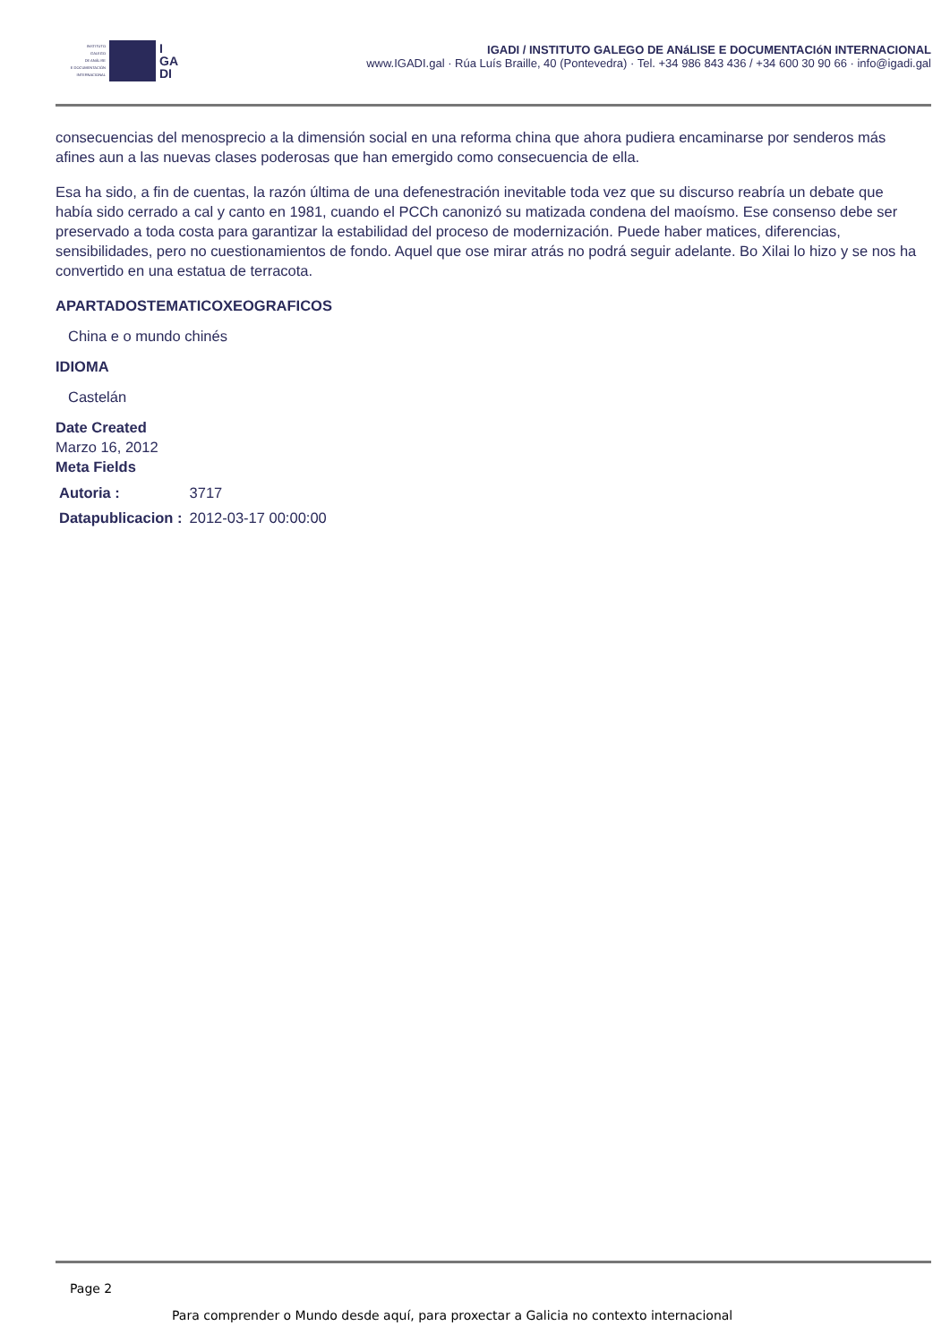INSTITUTO
GALEGO
DE ANÁLISE
E DOCUMENTACIÓN
INTERNACIONAL
I
GA
DI
IGADI / INSTITUTO GALEGO DE ANáLISE E DOCUMENTACIóN INTERNACIONAL
www.IGADI.gal · Rúa Luís Braille, 40 (Pontevedra) · Tel. +34 986 843 436 / +34 600 30 90 66 · info@igadi.gal
consecuencias del menosprecio a la dimensión social en una reforma china que ahora pudiera encaminarse por senderos más afines aun a las nuevas clases poderosas que han emergido como consecuencia de ella.
Esa ha sido, a fin de cuentas, la razón última de una defenestración inevitable toda vez que su discurso reabría un debate que había sido cerrado a cal y canto en 1981, cuando el PCCh canonizó su matizada condena del maoísmo. Ese consenso debe ser preservado a toda costa para garantizar la estabilidad del proceso de modernización. Puede haber matices, diferencias, sensibilidades, pero no cuestionamientos de fondo. Aquel que ose mirar atrás no podrá seguir adelante. Bo Xilai lo hizo y se nos ha convertido en una estatua de terracota.
APARTADOSTEMATICOXEOGRAFICOS
China e o mundo chinés
IDIOMA
Castelán
Date Created
Marzo 16, 2012
Meta Fields
| Autoria : | 3717 |
| Datapublicacion : | 2012-03-17 00:00:00 |
Page 2
Para comprender o Mundo desde aquí, para proxectar a Galicia no contexto internacional